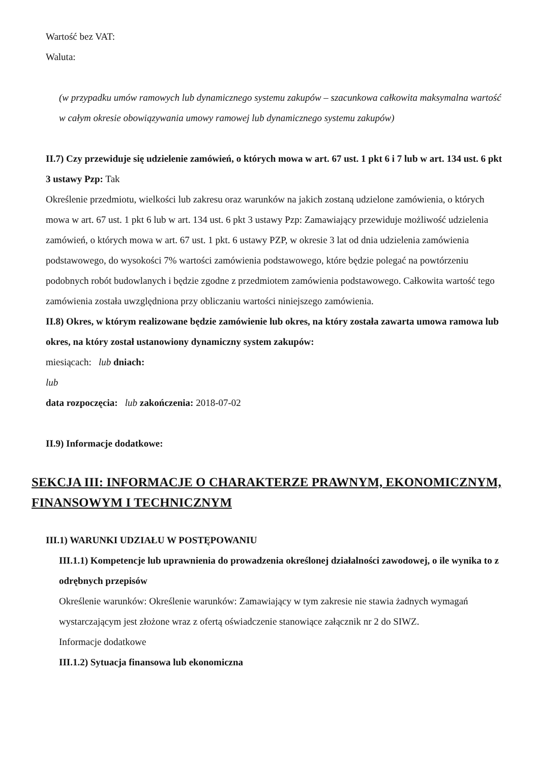Wartość bez VAT:
Waluta:
(w przypadku umów ramowych lub dynamicznego systemu zakupów – szacunkowa całkowita maksymalna wartość w całym okresie obowiązywania umowy ramowej lub dynamicznego systemu zakupów)
II.7) Czy przewiduje się udzielenie zamówień, o których mowa w art. 67 ust. 1 pkt 6 i 7 lub w art. 134 ust. 6 pkt 3 ustawy Pzp: Tak
Określenie przedmiotu, wielkości lub zakresu oraz warunków na jakich zostaną udzielone zamówienia, o których mowa w art. 67 ust. 1 pkt 6 lub w art. 134 ust. 6 pkt 3 ustawy Pzp: Zamawiający przewiduje możliwość udzielenia zamówień, o których mowa w art. 67 ust. 1 pkt. 6 ustawy PZP, w okresie 3 lat od dnia udzielenia zamówienia podstawowego, do wysokości 7% wartości zamówienia podstawowego, które będzie polegać na powtórzeniu podobnych robót budowlanych i będzie zgodne z przedmiotem zamówienia podstawowego. Całkowita wartość tego zamówienia została uwzględniona przy obliczaniu wartości niniejszego zamówienia.
II.8) Okres, w którym realizowane będzie zamówienie lub okres, na który została zawarta umowa ramowa lub okres, na który został ustanowiony dynamiczny system zakupów:
miesiącach: lub dniach:
lub
data rozpoczęcia: lub zakończenia: 2018-07-02
II.9) Informacje dodatkowe:
SEKCJA III: INFORMACJE O CHARAKTERZE PRAWNYM, EKONOMICZNYM, FINANSOWYM I TECHNICZNYM
III.1) WARUNKI UDZIAŁU W POSTĘPOWANIU
III.1.1) Kompetencje lub uprawnienia do prowadzenia określonej działalności zawodowej, o ile wynika to z odrębnych przepisów
Określenie warunków: Określenie warunków: Zamawiający w tym zakresie nie stawia żadnych wymagań wystarczającym jest złożone wraz z ofertą oświadczenie stanowiące załącznik nr 2 do SIWZ.
Informacje dodatkowe
III.1.2) Sytuacja finansowa lub ekonomiczna